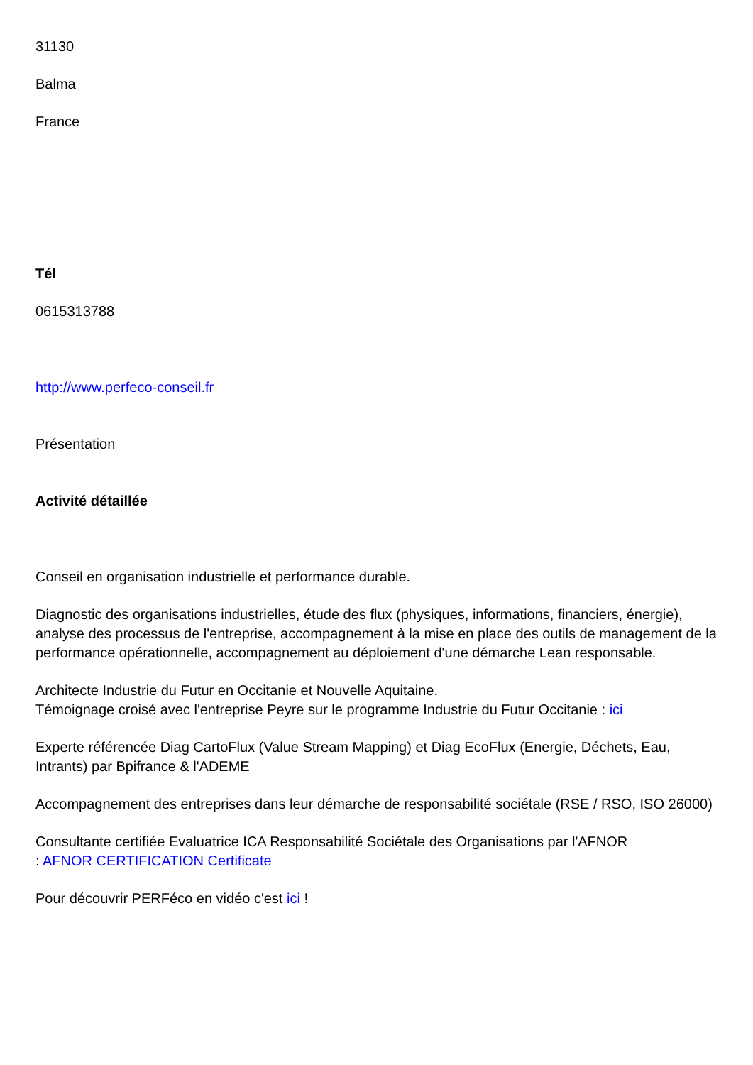31130
Balma
France
Tél
0615313788
http://www.perfeco-conseil.fr
Présentation
Activité détaillée
Conseil en organisation industrielle et performance durable.
Diagnostic des organisations industrielles, étude des flux (physiques, informations, financiers, énergie), analyse des processus de l'entreprise, accompagnement à la mise en place des outils de management de la performance opérationnelle, accompagnement au déploiement d'une démarche Lean responsable.
Architecte Industrie du Futur en Occitanie et Nouvelle Aquitaine.
Témoignage croisé avec l'entreprise Peyre sur le programme Industrie du Futur Occitanie : ici
Experte référencée Diag CartoFlux (Value Stream Mapping) et Diag EcoFlux (Energie, Déchets, Eau, Intrants) par Bpifrance & l'ADEME
Accompagnement des entreprises dans leur démarche de responsabilité sociétale (RSE / RSO, ISO 26000)
Consultante certifiée Evaluatrice ICA Responsabilité Sociétale des Organisations par l'AFNOR
: AFNOR CERTIFICATION Certificate
Pour découvrir PERFéco en vidéo c'est ici !